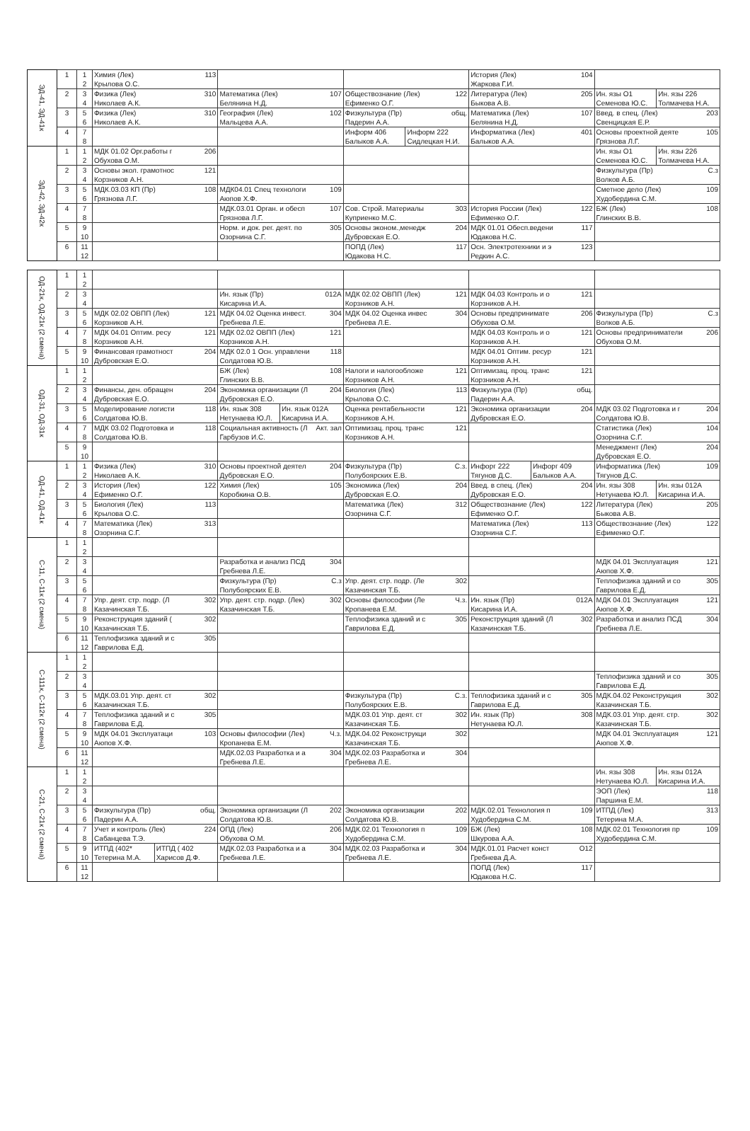| ЭД-41, ЭД-41к | 1 | 1 2 | Химия (Лек) 113 Крылова О.С. | | | История (Лек) 104 Жаркова Г.И. | |
| | 2 | 3 4 | Физика (Лек) 310 Николаев А.К. | Математика (Лек) 107 Белянина Н.Д. | Обществознание (Лек) 122 Ефименко О.Г. | Литература (Лек) 205 Быкова А.В. | Ин. язы О1 Семенова Ю.С. Ин. язы 226 Толмачева Н.А. |
| | 3 | 5 6 | Физика (Лек) 310 Николаев А.К. | География (Лек) 102 Мальцева А.А. | Физкультура (Пр) общ. Падерин А.А. | Математика (Лек) 107 Белянина Н.Д. | Введ. в спец. (Лек) 203 Свенцицкая Е.Р. |
| | 4 | 7 8 | | | Информ 406 Балыков А.А. Информ 222 Сидлецкая Н.И. | Информатика (Лек) 401 Балыков А.А. | Основы проектной деяте 105 Грязнова Л.Г. |
| ЭД-42, ЭД-42к | 1 | 1 2 | МДК 01.02 Орг.работы г 206 Обухова О.М. | | | | Ин. язы О1 Семенова Ю.С. Ин. язы 226 Толмачева Н.А. |
| | 2 | 3 4 | Основы экол. грамотнос 121 Корзников А.Н. | | | | Физкультура (Пр) С.з Волков А.Б. |
| | 3 | 5 6 | МДК.03.03 КП (Пр) 108 Грязнова Л.Г. | МДК04.01 Спец технологи 109 Аюпов Х.Ф. | | | Сметное дело (Лек) 109 Худобердина С.М. |
| | 4 | 7 8 | | МДК.03.01 Орган. и обесп 107 Грязнова Л.Г. | Сов. Строй. Материалы 303 Куприенко М.С. | История России (Лек) 122 Ефименко О.Г. | БЖ (Лек) 108 Глинских В.В. |
| | 5 | 9 10 | | Норм. и док. рег. деят. по 305 Озорнина С.Г. | Основы эконом.,менедж 204 Дубровская Е.О. | МДК 01.01 Обесп.ведени 117 Юдакова Н.С. | |
| | 6 | 11 12 | | | ПОПД (Лек) 117 Юдакова Н.С. | Осн. Электротехники и э 123 Редкин А.С. | |
| ОД-21к, ОД-21к (2 смена) | 1 | 1 2 | | | | | |
| | 2 | 3 4 | | Ин. язык (Пр) 012А Кисарина И.А. | МДК 02.02 ОВПП (Лек) 121 Корзников А.Н. | МДК 04.03 Контроль и о 121 Корзников А.Н. | |
| | 3 | 5 6 | МДК 02.02 ОВПП (Лек) 121 Корзников А.Н. | МДК 04.02 Оценка инвест. 304 Гребнева Л.Е. | МДК 04.02 Оценка инвес 304 Гребнева Л.Е. | Основы предпринимате 206 Обухова О.М. | Физкультура (Пр) С.з Волков А.Б. |
| | 4 | 7 8 | МДК 04.01 Оптим. ресу 121 Корзников А.Н. | МДК 02.02 ОВПП (Лек) 121 Корзников А.Н. | | МДК 04.03 Контроль и о 121 Корзников А.Н. | Основы предприниматели 206 Обухова О.М. |
| | 5 | 9 10 | Финансовая грамотност 204 Дубровская Е.О. | МДК 02.0 1 Осн. управлени 118 Солдатова Ю.В. | | МДК 04.01 Оптим. ресур 121 Корзников А.Н. | |
| ОД-31, ОД-31к | 1 | 1 2 | | БЖ (Лек) 108 Глинских В.В. | Налоги и налогообложе 121 Корзников А.Н. | Оптимизац. проц. транс 121 Корзников А.Н. | |
| | 2 | 3 4 | Финансы, ден. обращен 204 Дубровская Е.О. | Экономика организации (Л 204 Дубровская Е.О. | Биология (Лек) 113 Крылова О.С. | Физкультура (Пр) общ. Падерин А.А. | |
| | 3 | 5 6 | Моделирование логисти 118 Солдатова Ю.В. | Ин. язык 308 Нетунаева Ю.Л. Ин. язык 012А Кисарина И.А. | Оценка рентабельности 121 Корзников А.Н. | Экономика организации 204 Дубровская Е.О. | МДК 03.02 Подготовка и г 204 Солдатова Ю.В. |
| | 4 | 7 8 | МДК 03.02 Подготовка и 118 Солдатова Ю.В. | Социальная активность (Л Акт. зал Гарбузов И.С. | Оптимизац. проц. транс 121 Корзников А.Н. | | Статистика (Лек) 104 Озорнина С.Г. |
| | 5 | 9 10 | | | | | Менеджмент (Лек) 204 Дубровская Е.О. |
| ОД-41, ОД-41к | 1 | 1 2 | Физика (Лек) 310 Николаев А.К. | Основы проектной деятел 204 Дубровская Е.О. | Физкультура (Пр) С.з. Полубоярских Е.В. | Инфорг 222 Тягунов Д.С. Инфорг 409 Балыков А.А. | Информатика (Лек) 109 Тягунов Д.С. |
| | 2 | 3 4 | История (Лек) 122 Ефименко О.Г. | Химия (Лек) 105 Коробкина О.В. | Экономика (Лек) 204 Дубровская Е.О. | Введ. в спец. (Лек) 204 Дубровская Е.О. | Ин. язы 308 Нетунаева Ю.Л. Ин. язы 012А Кисарина И.А. |
| | 3 | 5 6 | Биология (Лек) 113 Крылова О.С. | | Математика (Лек) 312 Озорнина С.Г. | Обществознание (Лек) 122 Ефименко О.Г. | Литература (Лек) 205 Быкова А.В. |
| | 4 | 7 8 | Математика (Лек) 313 Озорнина С.Г. | | | Математика (Лек) 113 Озорнина С.Г. | Обществознание (Лек) 122 Ефименко О.Г. |
| С-11, С-11к (2 смена) | 1 | 1 2 | | | | | |
| | 2 | 3 4 | | Разработка и анализ ПСД 304 Гребнева Л.Е. | | | МДК 04.01 Эксплуатация 121 Аюпов Х.Ф. |
| | 3 | 5 6 | | Физкультура (Пр) С.з Полубоярских Е.В. | Упр. деят. стр. подр. (Ле 302 Казачинская Т.Б. | | Теплофизика зданий и со 305 Гаврилова Е.Д. |
| | 4 | 7 8 | Упр. деят. стр. подр. (Л 302 Казачинская Т.Б. | Упр. деят. стр. подр. (Лек) 302 Казачинская Т.Б. | Основы философии (Ле Ч.з. Кропанева Е.М. | Ин. язык (Пр) 012А Кисарина И.А. | МДК 04.01 Эксплуатация 121 Аюпов Х.Ф. |
| | 5 | 9 10 | Реконструкция зданий ( 302 Казачинская Т.Б. | | Теплофизика зданий и с 305 Гаврилова Е.Д. | Реконструкция зданий (Л 302 Казачинская Т.Б. | Разработка и анализ ПСД 304 Гребнева Л.Е. |
| | 6 | 11 12 | Теплофизика зданий и с 305 Гаврилова Е.Д. | | | | |
| С-111к, С-112к (2 смена) | 1 | 1 2 | | | | | |
| | 2 | 3 4 | | | | | Теплофизика зданий и со 305 Гаврилова Е.Д. |
| | 3 | 5 6 | МДК.03.01 Упр. деят. ст 302 Казачинская Т.Б. | | Физкультура (Пр) С.з. Полубоярских Е.В. | Теплофизика зданий и с 305 Гаврилова Е.Д. | МДК.04.02 Реконструкция 302 Казачинская Т.Б. |
| | 4 | 7 8 | Теплофизика зданий и с 305 Гаврилова Е.Д. | | МДК.03.01 Упр. деят. ст 302 Казачинская Т.Б. | Ин. язык (Пр) 308 Нетунаева Ю.Л. | МДК.03.01 Упр. деят. стр. 302 Казачинская Т.Б. |
| | 5 | 9 10 | МДК 04.01 Эксплуатаци 103 Аюпов Х.Ф. | Основы философии (Лек) Ч.з. Кропанева Е.М. | МДК.04.02 Реконструкци 302 Казачинская Т.Б. | | МДК 04.01 Эксплуатация 121 Аюпов Х.Ф. |
| | 6 | 11 12 | | МДК.02.03 Разработка и а 304 Гребнева Л.Е. | МДК.02.03 Разработка и 304 Гребнева Л.Е. | | |
| С-21, С-21к (2 смена) | 1 | 1 2 | | | | | Ин. язы 308 Нетунаева Ю.Л. Ин. язы 012А Кисарина И.А. |
| | 2 | 3 4 | | | | | ЭОП (Лек) 118 Паршина Е.М. |
| | 3 | 5 6 | Физкультура (Пр) общ. Падерин А.А. | Экономика организации (Л 202 Солдатова Ю.В. | Экономика организации 202 Солдатова Ю.В. | МДК.02.01 Технология п 109 Худобердина С.М. | ИТПД (Лек) 313 Тетерина М.А. |
| | 4 | 7 8 | Учет и контроль (Лек) 224 Сабанцева Т.Э. | ОПД (Лек) 206 Обухова О.М. | МДК.02.01 Технология п 109 Худобердина С.М. | БЖ (Лек) 108 Шкурова А.А. | МДК.02.01 Технология пр 109 Худобердина С.М. |
| | 5 | 9 10 | ИТПД (402* Тетерина М.А. ИТПД ( 402 Харисов Д.Ф. | МДК.02.03 Разработка и а 304 Гребнева Л.Е. | МДК.02.03 Разработка и 304 Гребнева Л.Е. | МДК.01.01 Расчет конст О12 Гребнева Д.А. | |
| | 6 | 11 12 | | | | ПОПД (Лек) 117 Юдакова Н.С. | |